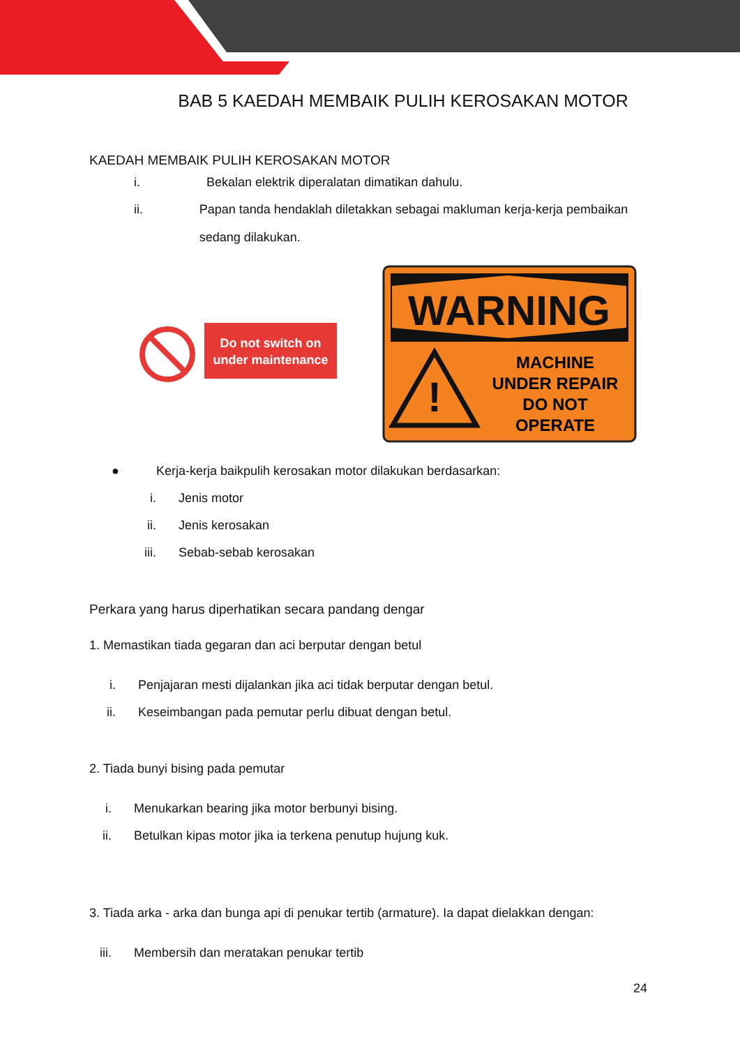BAB 5 KAEDAH MEMBAIK PULIH KEROSAKAN MOTOR
KAEDAH MEMBAIK PULIH KEROSAKAN MOTOR
i. Bekalan elektrik diperalatan dimatikan dahulu.
ii. Papan tanda hendaklah diletakkan sebagai makluman kerja-kerja pembaikan sedang dilakukan.
Do not switch on
under maintenance
WARNING
!
MACHINE
UNDER REPAIR
DO NOT
OPERATE
● Kerja-kerja baikpulih kerosakan motor dilakukan berdasarkan:
i. Jenis motor
ii. Jenis kerosakan
iii. Sebab-sebab kerosakan
Perkara yang harus diperhatikan secara pandang dengar
1. Memastikan tiada gegaran dan aci berputar dengan betul
i. Penjajaran mesti dijalankan jika aci tidak berputar dengan betul.
ii. Keseimbangan pada pemutar perlu dibuat dengan betul.
2. Tiada bunyi bising pada pemutar
i. Menukarkan bearing jika motor berbunyi bising.
ii. Betulkan kipas motor jika ia terkena penutup hujung kuk.
3. Tiada arka - arka dan bunga api di penukar tertib (armature). Ia dapat dielakkan dengan:
iii. Membersih dan meratakan penukar tertib
24